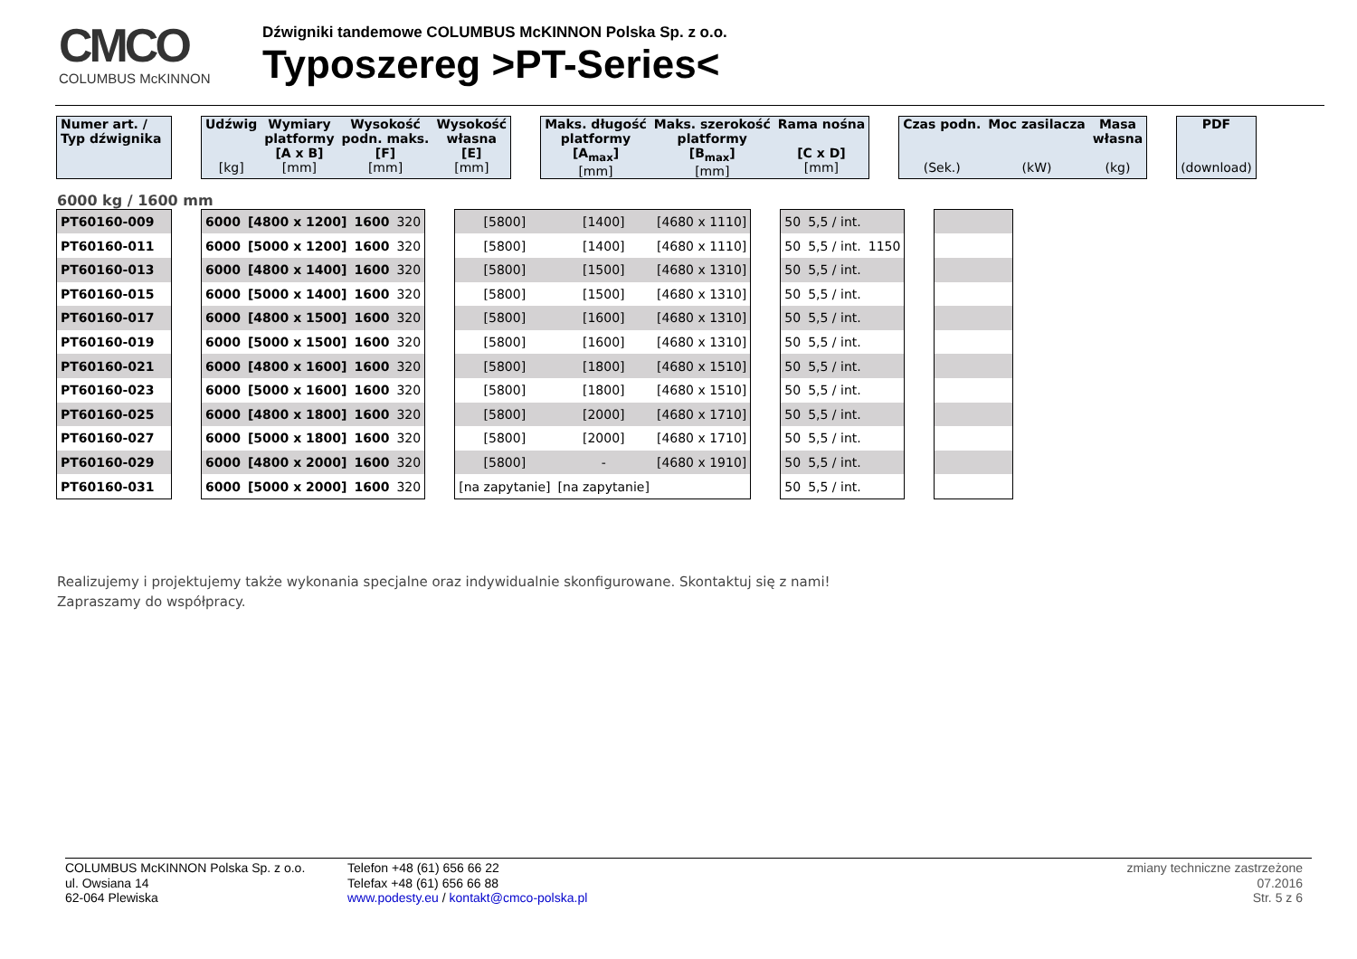CMCO
COLUMBUS McKINNON
Dźwigniki tandemowe COLUMBUS McKINNON Polska Sp. z o.o.
Typoszereg >PT-Series<
| Numer art. / Typ dźwignika | | Udźwig [kg] | Wymiary platformy [A x B] [mm] | Wysokość podn. maks. [F] [mm] | Wysokość własna [E] [mm] | | Maks. długość platformy [A<sub>max</sub>] [mm] | Maks. szerokość platformy [B<sub>max</sub>] [mm] | Rama nośna [C x D] [mm] | | Czas podn. (Sek.) | Moc zasilacza (kW) | Masa własna (kg) | | PDF (download) |
| --- | --- | --- | --- | --- | --- | --- | --- | --- | --- | --- | --- | --- | --- | --- | --- |
6000 kg / 1600 mm
| PT60160-009 | | 6000 | [4800 x 1200] | 1600 | 320 | | [5800] | [1400] | [4680 x 1110] | | 50 | 5,5 / int. | | | |
| PT60160-011 | | 6000 | [5000 x 1200] | 1600 | 320 | | [5800] | [1400] | [4680 x 1110] | | 50 | 5,5 / int. | 1150 | | |
| PT60160-013 | | 6000 | [4800 x 1400] | 1600 | 320 | | [5800] | [1500] | [4680 x 1310] | | 50 | 5,5 / int. | | | |
| PT60160-015 | | 6000 | [5000 x 1400] | 1600 | 320 | | [5800] | [1500] | [4680 x 1310] | | 50 | 5,5 / int. | | | |
| PT60160-017 | | 6000 | [4800 x 1500] | 1600 | 320 | | [5800] | [1600] | [4680 x 1310] | | 50 | 5,5 / int. | | | |
| PT60160-019 | | 6000 | [5000 x 1500] | 1600 | 320 | | [5800] | [1600] | [4680 x 1310] | | 50 | 5,5 / int. | | | |
| PT60160-021 | | 6000 | [4800 x 1600] | 1600 | 320 | | [5800] | [1800] | [4680 x 1510] | | 50 | 5,5 / int. | | | |
| PT60160-023 | | 6000 | [5000 x 1600] | 1600 | 320 | | [5800] | [1800] | [4680 x 1510] | | 50 | 5,5 / int. | | | |
| PT60160-025 | | 6000 | [4800 x 1800] | 1600 | 320 | | [5800] | [2000] | [4680 x 1710] | | 50 | 5,5 / int. | | | |
| PT60160-027 | | 6000 | [5000 x 1800] | 1600 | 320 | | [5800] | [2000] | [4680 x 1710] | | 50 | 5,5 / int. | | | |
| PT60160-029 | | 6000 | [4800 x 2000] | 1600 | 320 | | [5800] | - | [4680 x 1910] | | 50 | 5,5 / int. | | | |
| PT60160-031 | | 6000 | [5000 x 2000] | 1600 | 320 | | [na zapytanie] | [na zapytanie] | | | 50 | 5,5 / int. | | | |
Realizujemy i projektujemy także wykonania specjalne oraz indywidualnie skonfigurowane. Skontaktuj się z nami!
Zapraszamy do współpracy.
COLUMBUS McKINNON Polska Sp. z o.o.
ul. Owsiana 14
62-064 Plewiska
Telefon +48 (61) 656 66 22
Telefax +48 (61) 656 66 88
www.podesty.eu / kontakt@cmco-polska.pl
zmiany techniczne zastrzeżone
07.2016
Str. 5 z 6